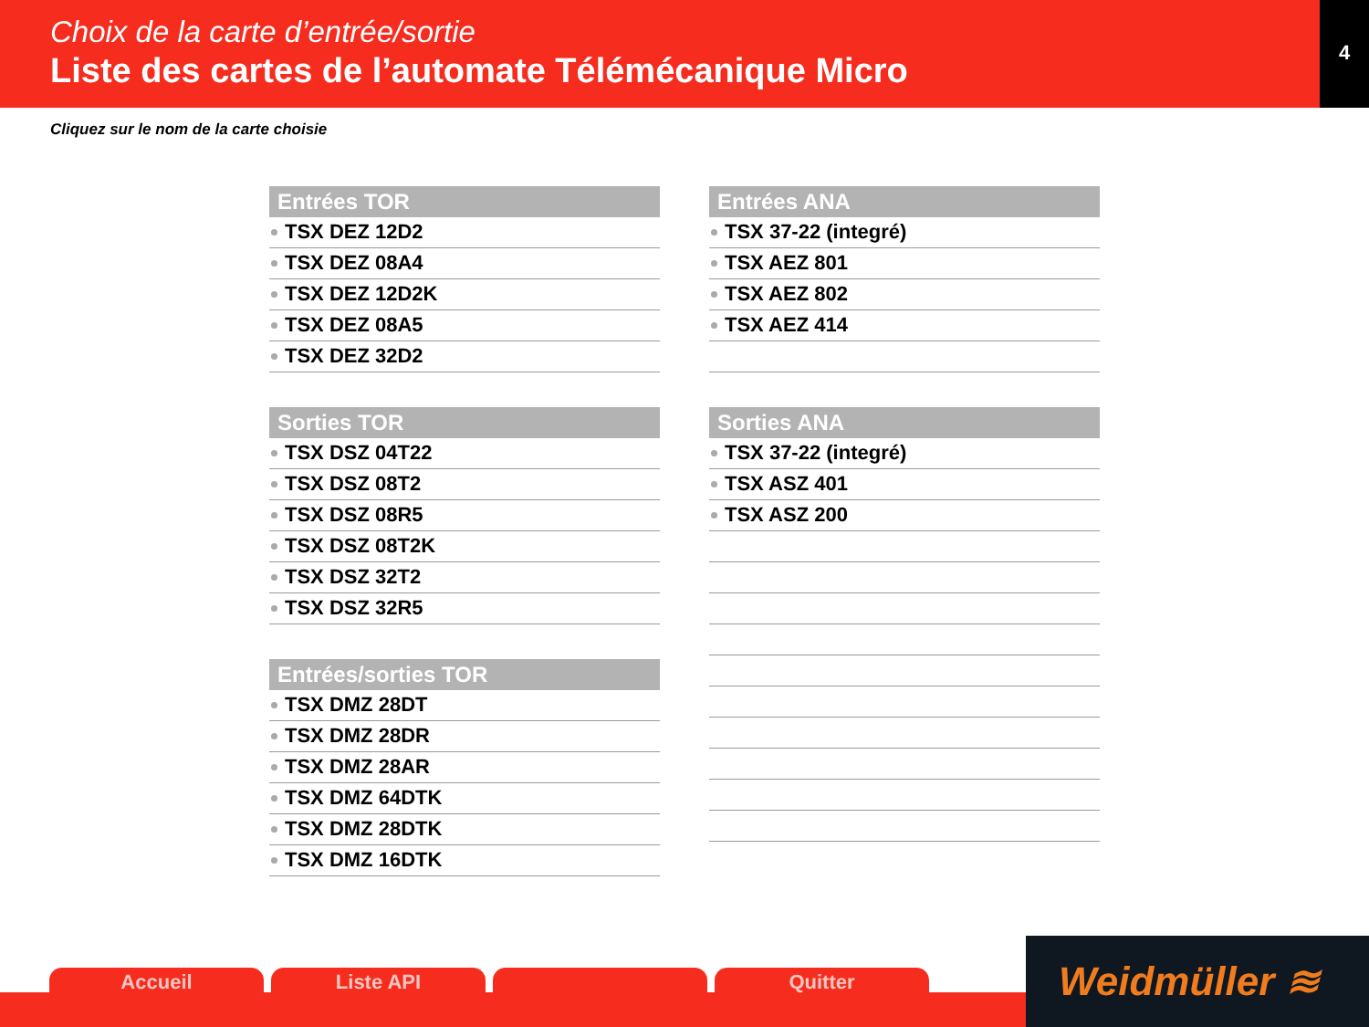Choix de la carte d’entrée/sortie
Liste des cartes de l’automate Télémécanique Micro
4
Cliquez sur le nom de la carte choisie
Entrées TOR
TSX DEZ 12D2
TSX DEZ 08A4
TSX DEZ 12D2K
TSX DEZ 08A5
TSX DEZ 32D2
Sorties TOR
TSX DSZ 04T22
TSX DSZ 08T2
TSX DSZ 08R5
TSX DSZ 08T2K
TSX DSZ 32T2
TSX DSZ 32R5
Entrées/sorties TOR
TSX DMZ 28DT
TSX DMZ 28DR
TSX DMZ 28AR
TSX DMZ 64DTK
TSX DMZ 28DTK
TSX DMZ 16DTK
Entrées ANA
TSX 37-22 (integré)
TSX AEZ 801
TSX AEZ 802
TSX AEZ 414
Sorties ANA
TSX 37-22 (integré)
TSX ASZ 401
TSX ASZ 200
Accueil Liste API Quitter
Weidmüller ≋